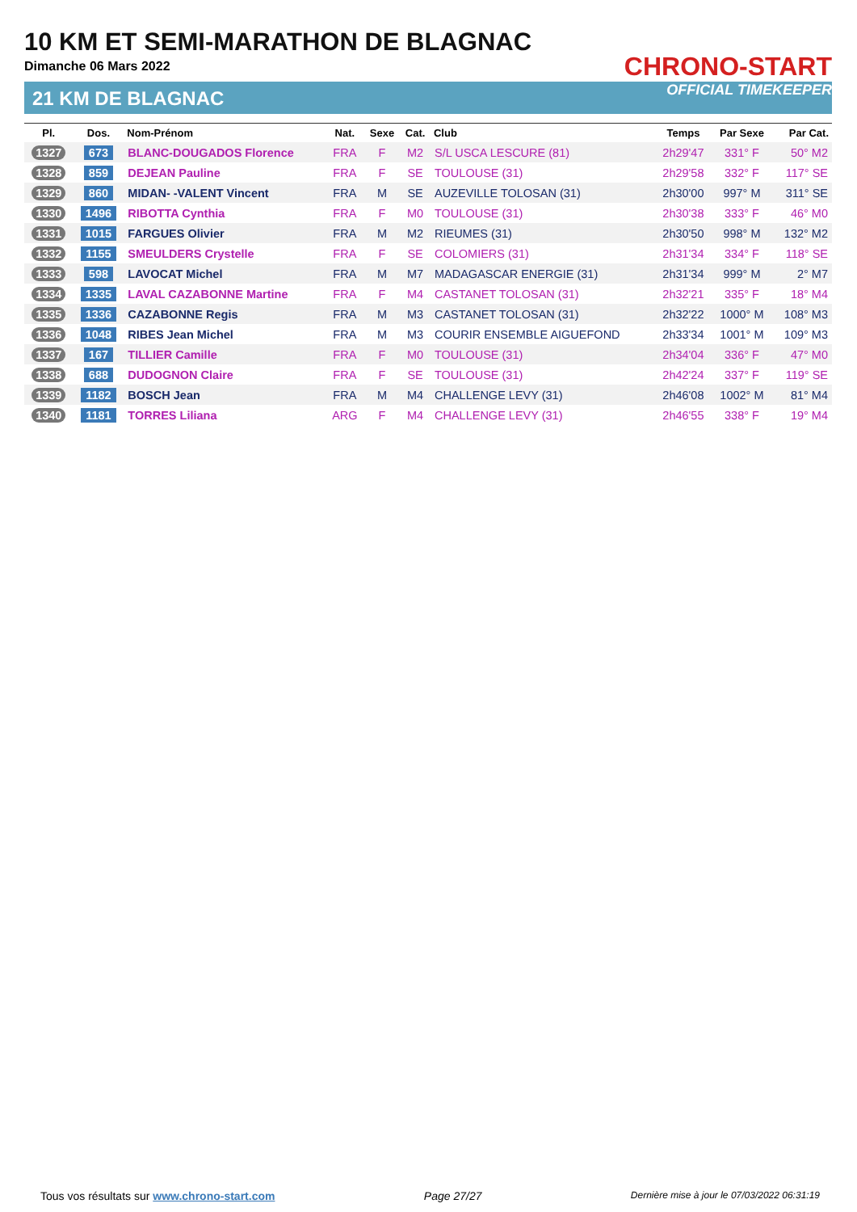10 KM ET SEMI-MARATHON DE BLAGNAC
Dimanche 06 Mars 2022
21 KM DE BLAGNAC
CHRONO-START
OFFICIAL TIMEKEEPER
| Pl. | Dos. | Nom-Prénom | Nat. | Sexe | Cat. | Club | Temps | Par Sexe | Par Cat. |
| --- | --- | --- | --- | --- | --- | --- | --- | --- | --- |
| 1327 | 673 | BLANC-DOUGADOS Florence | FRA | F | M2 | S/L USCA LESCURE (81) | 2h29'47 | 331° F | 50° M2 |
| 1328 | 859 | DEJEAN Pauline | FRA | F | SE | TOULOUSE (31) | 2h29'58 | 332° F | 117° SE |
| 1329 | 860 | MIDAN- -VALENT Vincent | FRA | M | SE | AUZEVILLE TOLOSAN (31) | 2h30'00 | 997° M | 311° SE |
| 1330 | 1496 | RIBOTTA Cynthia | FRA | F | M0 | TOULOUSE (31) | 2h30'38 | 333° F | 46° M0 |
| 1331 | 1015 | FARGUES Olivier | FRA | M | M2 | RIEUMES (31) | 2h30'50 | 998° M | 132° M2 |
| 1332 | 1155 | SMEULDERS Crystelle | FRA | F | SE | COLOMIERS (31) | 2h31'34 | 334° F | 118° SE |
| 1333 | 598 | LAVOCAT Michel | FRA | M | M7 | MADAGASCAR ENERGIE (31) | 2h31'34 | 999° M | 2° M7 |
| 1334 | 1335 | LAVAL CAZABONNE Martine | FRA | F | M4 | CASTANET TOLOSAN (31) | 2h32'21 | 335° F | 18° M4 |
| 1335 | 1336 | CAZABONNE Regis | FRA | M | M3 | CASTANET TOLOSAN (31) | 2h32'22 | 1000° M | 108° M3 |
| 1336 | 1048 | RIBES Jean Michel | FRA | M | M3 | COURIR ENSEMBLE AIGUEFOND | 2h33'34 | 1001° M | 109° M3 |
| 1337 | 167 | TILLIER Camille | FRA | F | M0 | TOULOUSE (31) | 2h34'04 | 336° F | 47° M0 |
| 1338 | 688 | DUDOGNON Claire | FRA | F | SE | TOULOUSE (31) | 2h42'24 | 337° F | 119° SE |
| 1339 | 1182 | BOSCH Jean | FRA | M | M4 | CHALLENGE LEVY (31) | 2h46'08 | 1002° M | 81° M4 |
| 1340 | 1181 | TORRES Liliana | ARG | F | M4 | CHALLENGE LEVY (31) | 2h46'55 | 338° F | 19° M4 |
Tous vos résultats sur www.chrono-start.com Page 27/27 Dernière mise à jour le 07/03/2022 06:31:19